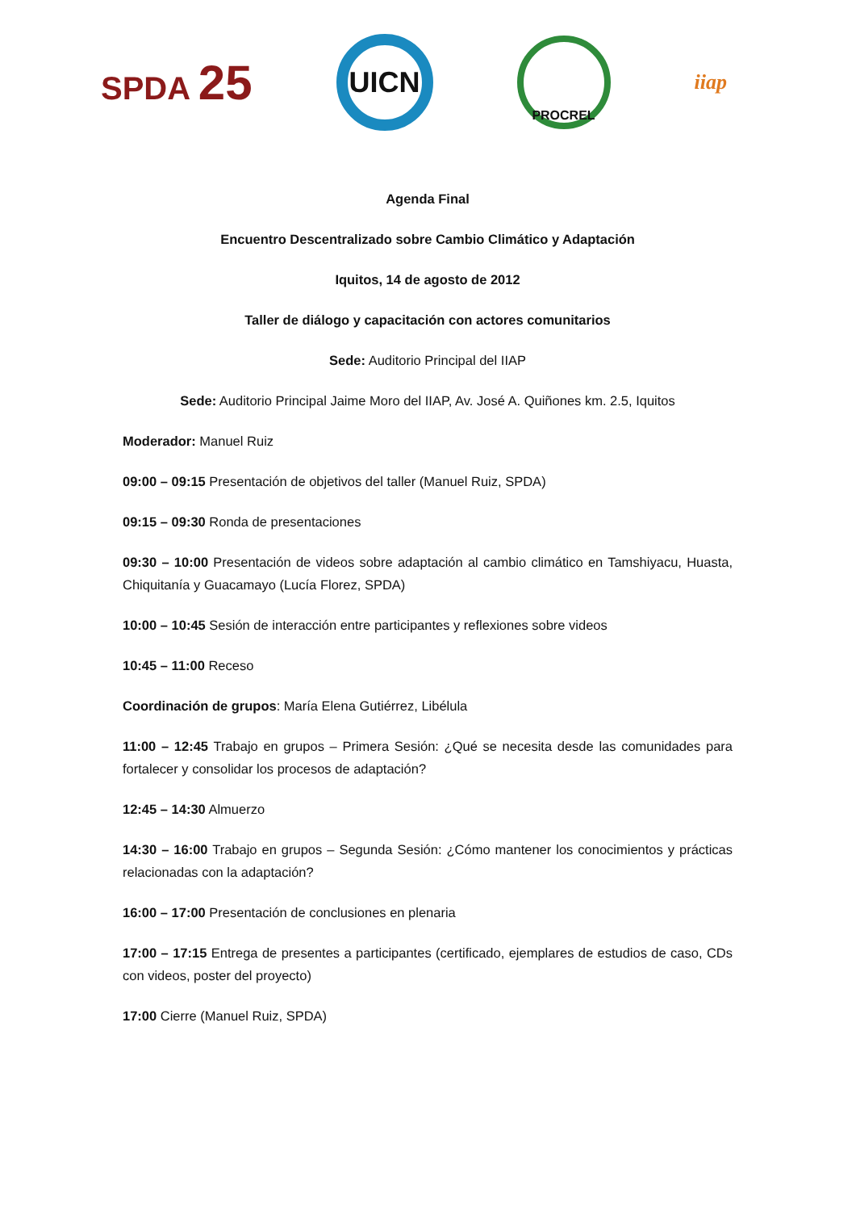SPDA 25
UICN
PROCREL
iiap
Agenda Final
Encuentro Descentralizado sobre Cambio Climático y Adaptación
Iquitos, 14 de agosto de 2012
Taller de diálogo y capacitación con actores comunitarios
Sede: Auditorio Principal del IIAP
Sede: Auditorio Principal Jaime Moro del IIAP, Av. José A. Quiñones km. 2.5, Iquitos
Moderador: Manuel Ruiz
09:00 – 09:15 Presentación de objetivos del taller (Manuel Ruiz, SPDA)
09:15 – 09:30 Ronda de presentaciones
09:30 – 10:00 Presentación de videos sobre adaptación al cambio climático en Tamshiyacu, Huasta, Chiquitanía y Guacamayo (Lucía Florez, SPDA)
10:00 – 10:45 Sesión de interacción entre participantes y reflexiones sobre videos
10:45 – 11:00 Receso
Coordinación de grupos: María Elena Gutiérrez, Libélula
11:00 – 12:45 Trabajo en grupos – Primera Sesión: ¿Qué se necesita desde las comunidades para fortalecer y consolidar los procesos de adaptación?
12:45 – 14:30 Almuerzo
14:30 – 16:00 Trabajo en grupos – Segunda Sesión: ¿Cómo mantener los conocimientos y prácticas relacionadas con la adaptación?
16:00 – 17:00 Presentación de conclusiones en plenaria
17:00 – 17:15 Entrega de presentes a participantes (certificado, ejemplares de estudios de caso, CDs con videos, poster del proyecto)
17:00 Cierre (Manuel Ruiz, SPDA)